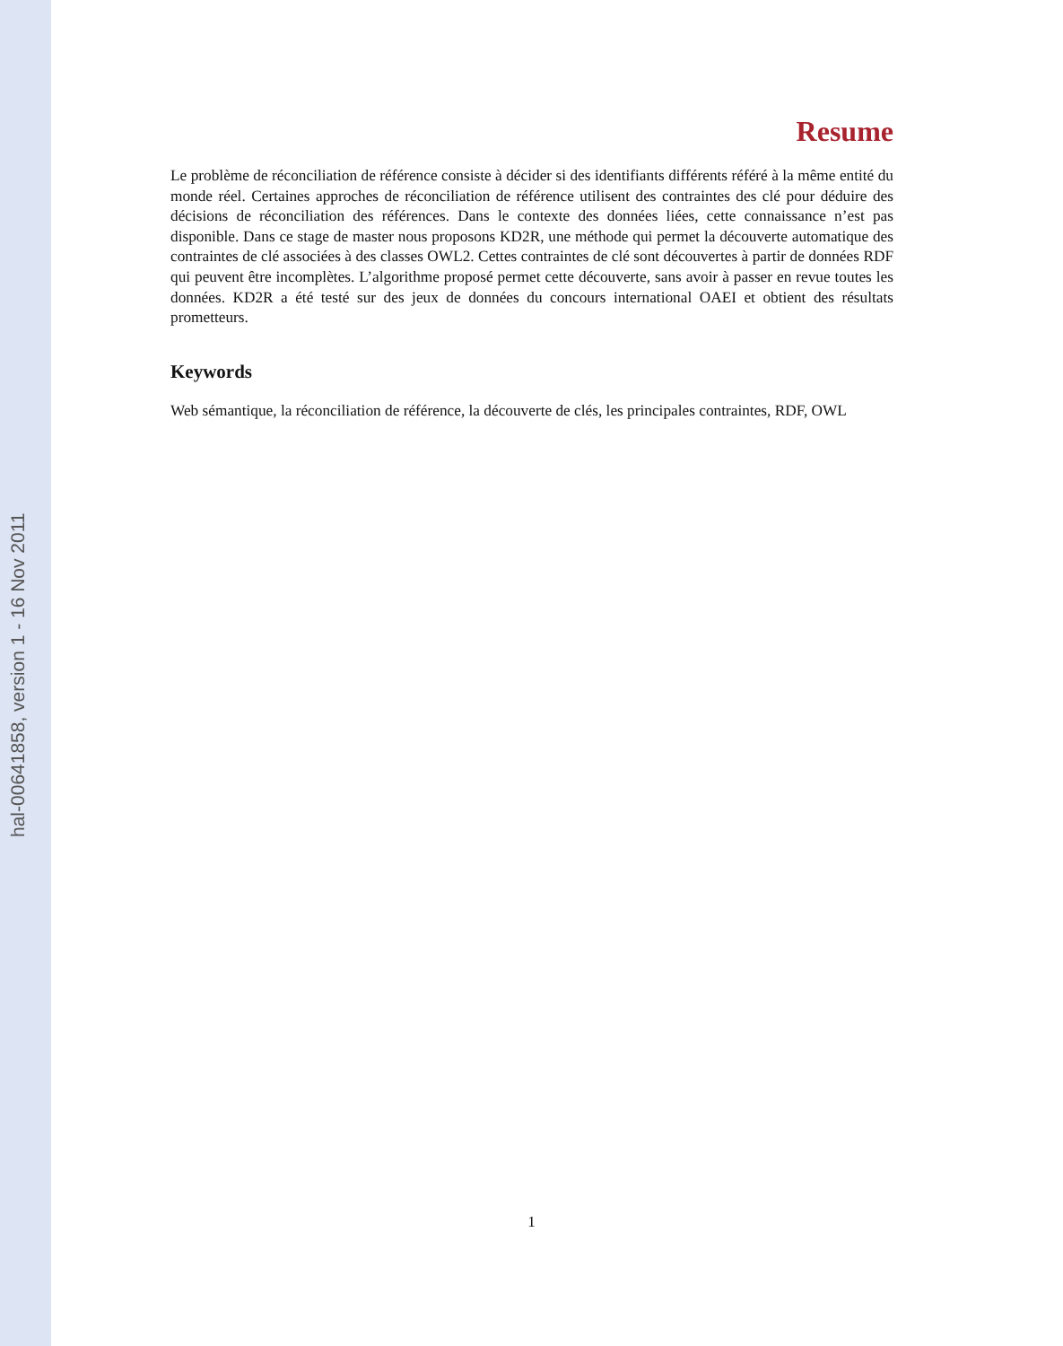hal-00641858, version 1 - 16 Nov 2011
Resume
Le problème de réconciliation de référence consiste à décider si des identifiants différents référé à la même entité du monde réel. Certaines approches de réconciliation de référence utilisent des contraintes des clé pour déduire des décisions de réconciliation des références. Dans le contexte des données liées, cette connaissance n’est pas disponible. Dans ce stage de master nous proposons KD2R, une méthode qui permet la découverte automatique des contraintes de clé associées à des classes OWL2. Cettes contraintes de clé sont découvertes à partir de données RDF qui peuvent être incomplètes. L’algorithme proposé permet cette découverte, sans avoir à passer en revue toutes les données. KD2R a été testé sur des jeux de données du concours international OAEI et obtient des résultats prometteurs.
Keywords
Web sémantique, la réconciliation de référence, la découverte de clés, les principales contraintes, RDF, OWL
1